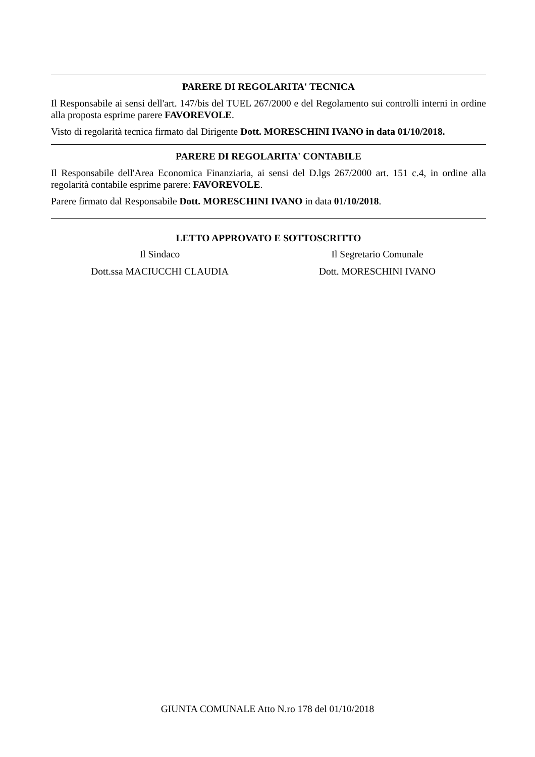PARERE DI REGOLARITA' TECNICA
Il Responsabile ai sensi dell'art. 147/bis del TUEL 267/2000 e del Regolamento sui controlli interni in ordine alla proposta esprime parere FAVOREVOLE.
Visto di regolarità tecnica firmato dal Dirigente Dott. MORESCHINI IVANO in data 01/10/2018.
PARERE DI REGOLARITA' CONTABILE
Il Responsabile dell'Area Economica Finanziaria, ai sensi del D.lgs 267/2000 art. 151 c.4, in ordine alla regolarità contabile esprime parere: FAVOREVOLE.
Parere firmato dal Responsabile Dott. MORESCHINI IVANO in data 01/10/2018.
LETTO APPROVATO E SOTTOSCRITTO
Il Sindaco Il Segretario Comunale
Dott.ssa MACIUCCHI CLAUDIA Dott. MORESCHINI IVANO
GIUNTA COMUNALE Atto N.ro 178 del 01/10/2018